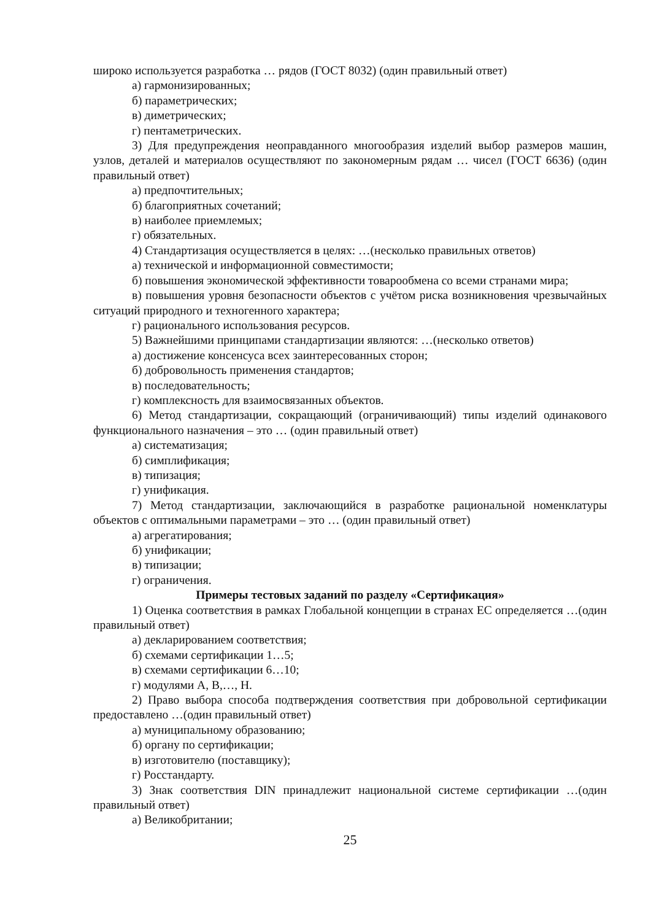широко используется разработка … рядов (ГОСТ 8032) (один правильный ответ)
а) гармонизированных;
б) параметрических;
в) диметрических;
г) пентаметрических.
3) Для предупреждения неоправданного многообразия изделий выбор размеров машин, узлов, деталей и материалов осуществляют по закономерным рядам … чисел (ГОСТ 6636) (один правильный ответ)
а) предпочтительных;
б) благоприятных сочетаний;
в) наиболее приемлемых;
г) обязательных.
4) Стандартизация осуществляется в целях: …(несколько правильных ответов)
а) технической и информационной совместимости;
б) повышения экономической эффективности товарообмена со всеми странами мира;
в) повышения уровня безопасности объектов с учётом риска возникновения чрезвычайных ситуаций природного и техногенного характера;
г) рационального использования ресурсов.
5) Важнейшими принципами стандартизации являются: …(несколько ответов)
а) достижение консенсуса всех заинтересованных сторон;
б) добровольность применения стандартов;
в) последовательность;
г) комплексность для взаимосвязанных объектов.
6) Метод стандартизации, сокращающий (ограничивающий) типы изделий одинакового функционального назначения – это … (один правильный ответ)
а) систематизация;
б) симплификация;
в) типизация;
г) унификация.
7) Метод стандартизации, заключающийся в разработке рациональной номенклатуры объектов с оптимальными параметрами – это … (один правильный ответ)
а) агрегатирования;
б) унификации;
в) типизации;
г) ограничения.
Примеры тестовых заданий по разделу «Сертификация»
1) Оценка соответствия в рамках Глобальной концепции в странах ЕС определяется …(один правильный ответ)
а) декларированием соответствия;
б) схемами сертификации 1…5;
в) схемами сертификации 6…10;
г) модулями A, B,…, H.
2) Право выбора способа подтверждения соответствия при добровольной сертификации предоставлено …(один правильный ответ)
а) муниципальному образованию;
б) органу по сертификации;
в) изготовителю (поставщику);
г) Росстандарту.
3) Знак соответствия DIN принадлежит национальной системе сертификации …(один правильный ответ)
а) Великобритании;
25